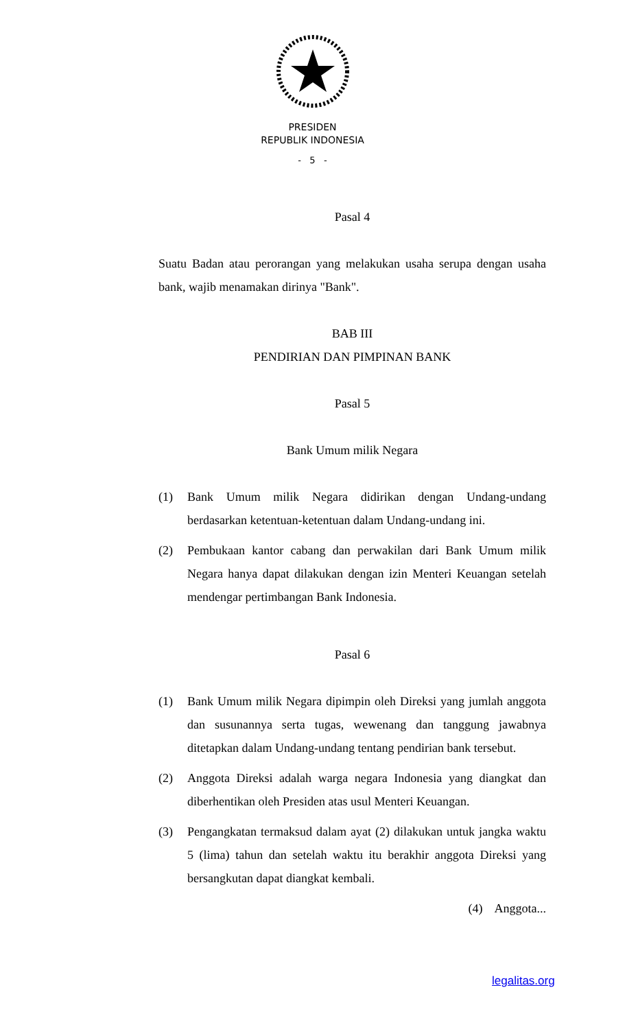PRESIDEN
REPUBLIK INDONESIA
- 5 -
Pasal 4
Suatu Badan atau perorangan yang melakukan usaha serupa dengan usaha bank, wajib menamakan dirinya "Bank".
BAB III
PENDIRIAN DAN PIMPINAN BANK
Pasal 5
Bank Umum milik Negara
(1) Bank Umum milik Negara didirikan dengan Undang-undang berdasarkan ketentuan-ketentuan dalam Undang-undang ini.
(2) Pembukaan kantor cabang dan perwakilan dari Bank Umum milik Negara hanya dapat dilakukan dengan izin Menteri Keuangan setelah mendengar pertimbangan Bank Indonesia.
Pasal 6
(1) Bank Umum milik Negara dipimpin oleh Direksi yang jumlah anggota dan susunannya serta tugas, wewenang dan tanggung jawabnya ditetapkan dalam Undang-undang tentang pendirian bank tersebut.
(2) Anggota Direksi adalah warga negara Indonesia yang diangkat dan diberhentikan oleh Presiden atas usul Menteri Keuangan.
(3) Pengangkatan termaksud dalam ayat (2) dilakukan untuk jangka waktu 5 (lima) tahun dan setelah waktu itu berakhir anggota Direksi yang bersangkutan dapat diangkat kembali.
(4) Anggota...
legalitas.org